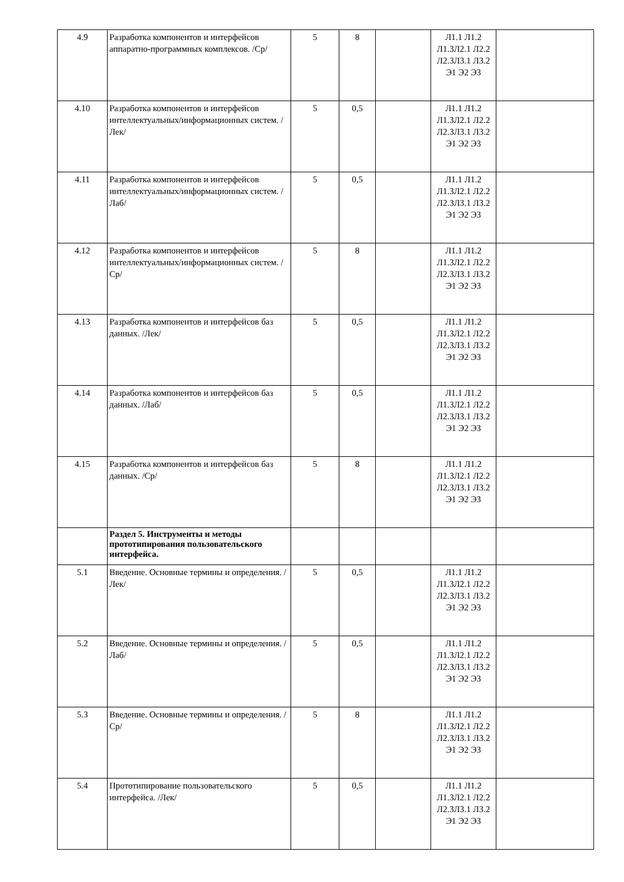| 4.9 | Разработка компонентов и интерфейсов аппаратно-программных комплексов. /Ср/ | 5 | 8 | | Л1.1 Л1.2 Л1.3Л2.1 Л2.2 Л2.3Л3.1 Л3.2 Э1 Э2 Э3 | |
| 4.10 | Разработка компонентов и интерфейсов интеллектуальных/информационных систем. /Лек/ | 5 | 0,5 | | Л1.1 Л1.2 Л1.3Л2.1 Л2.2 Л2.3Л3.1 Л3.2 Э1 Э2 Э3 | |
| 4.11 | Разработка компонентов и интерфейсов интеллектуальных/информационных систем. /Лаб/ | 5 | 0,5 | | Л1.1 Л1.2 Л1.3Л2.1 Л2.2 Л2.3Л3.1 Л3.2 Э1 Э2 Э3 | |
| 4.12 | Разработка компонентов и интерфейсов интеллектуальных/информационных систем. /Ср/ | 5 | 8 | | Л1.1 Л1.2 Л1.3Л2.1 Л2.2 Л2.3Л3.1 Л3.2 Э1 Э2 Э3 | |
| 4.13 | Разработка компонентов и интерфейсов баз данных. /Лек/ | 5 | 0,5 | | Л1.1 Л1.2 Л1.3Л2.1 Л2.2 Л2.3Л3.1 Л3.2 Э1 Э2 Э3 | |
| 4.14 | Разработка компонентов и интерфейсов баз данных. /Лаб/ | 5 | 0,5 | | Л1.1 Л1.2 Л1.3Л2.1 Л2.2 Л2.3Л3.1 Л3.2 Э1 Э2 Э3 | |
| 4.15 | Разработка компонентов и интерфейсов баз данных. /Ср/ | 5 | 8 | | Л1.1 Л1.2 Л1.3Л2.1 Л2.2 Л2.3Л3.1 Л3.2 Э1 Э2 Э3 | |
| | Раздел 5. Инструменты и методы прототипирования пользовательского интерфейса. | | | | | |
| 5.1 | Введение. Основные термины и определения. /Лек/ | 5 | 0,5 | | Л1.1 Л1.2 Л1.3Л2.1 Л2.2 Л2.3Л3.1 Л3.2 Э1 Э2 Э3 | |
| 5.2 | Введение. Основные термины и определения. /Лаб/ | 5 | 0,5 | | Л1.1 Л1.2 Л1.3Л2.1 Л2.2 Л2.3Л3.1 Л3.2 Э1 Э2 Э3 | |
| 5.3 | Введение. Основные термины и определения. /Ср/ | 5 | 8 | | Л1.1 Л1.2 Л1.3Л2.1 Л2.2 Л2.3Л3.1 Л3.2 Э1 Э2 Э3 | |
| 5.4 | Прототипирование пользовательского интерфейса. /Лек/ | 5 | 0,5 | | Л1.1 Л1.2 Л1.3Л2.1 Л2.2 Л2.3Л3.1 Л3.2 Э1 Э2 Э3 | |